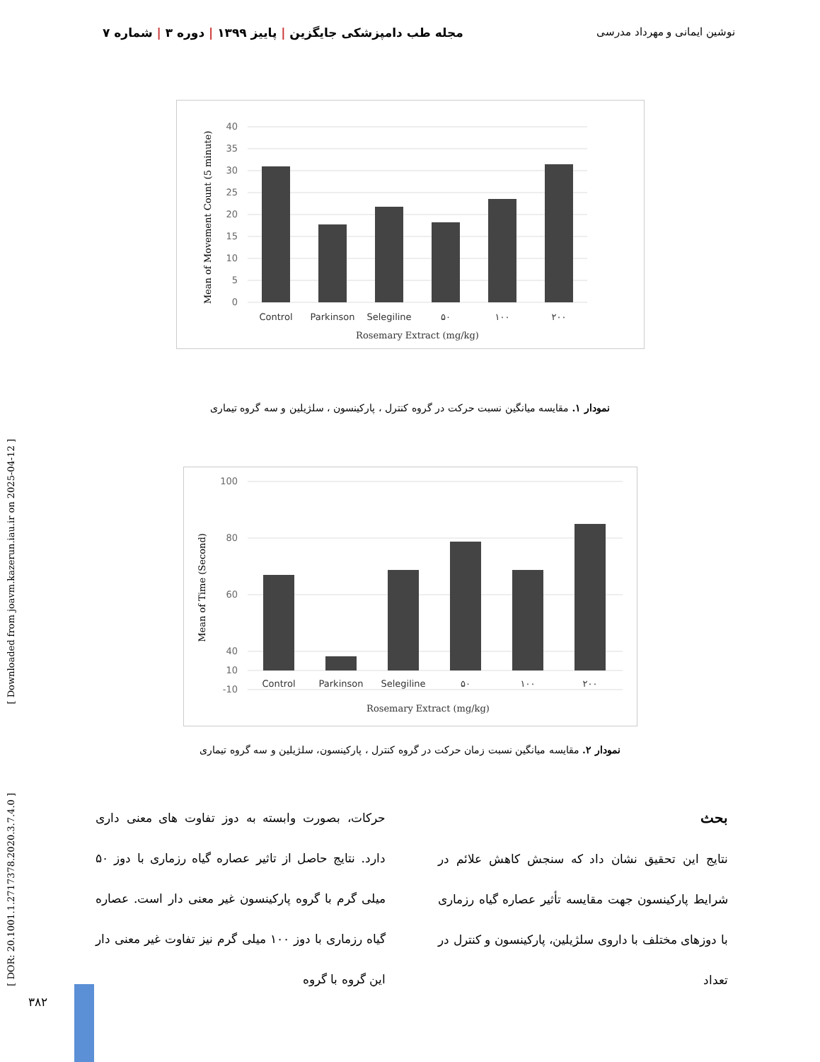مجله طب دامپزشکی جایگزین | پاییز ۱۳۹۹ | دوره ۳ | شماره ۷ نوشین ایمانی و مهرداد مدرسی
40
35
30
25
20
15
10
5
0
Control
Parkinson
Selegiline
۵۰
۱۰۰
۲۰۰
Rosemary Extract (mg/kg)
Mean of Movement Count (5 minute)
نمودار ۱. مقایسه میانگین نسبت حرکت در گروه کنترل ، پارکینسون ، سلژیلین و سه گروه تیماری
100
80
60
40
10
-10
Control
Parkinson
Selegiline
۵۰
۱۰۰
۲۰۰
Rosemary Extract (mg/kg)
Mean of Time (Second)
نمودار ۲. مقایسه میانگین نسبت زمان حرکت در گروه کنترل ، پارکینسون، سلژیلین و سه گروه تیماری
بحث
نتایج این تحقیق نشان داد که سنجش کاهش علائم در شرایط پارکینسون جهت مقایسه تأثیر عصاره گیاه رزماری با دوزهای مختلف با داروی سلژیلین، پارکینسون و کنترل در تعداد
حرکات، بصورت وابسته به دوز تفاوت های معنی داری دارد. نتایج حاصل از تاثیر عصاره گیاه رزماری با دوز ۵۰ میلی گرم با گروه پارکینسون غیر معنی دار است. عصاره گیاه رزماری با دوز ۱۰۰ میلی گرم نیز تفاوت غیر معنی دار این گروه با گروه
[ Downloaded from joavm.kazerun.iau.ir on 2025-04-12 ]
[ DOR: 20.1001.1.2717378.2020.3.7.4.0 ]
۳۸۲